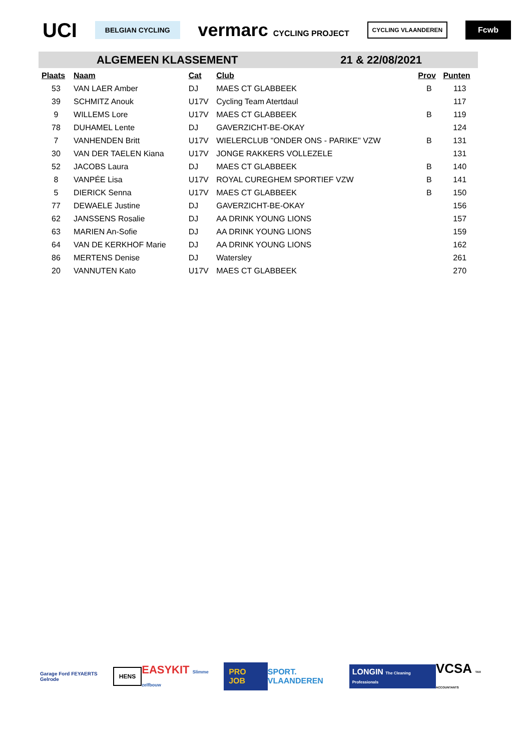UCI
BELGIAN CYCLING
vermarc CYCLING PROJECT
CYCLING VLAANDEREN
Fcwb
ALGEMEEN KLASSEMENT 21 & 22/08/2021
| Plaats | Naam | Cat | Club | Prov | Punten |
| --- | --- | --- | --- | --- | --- |
| 53 | VAN LAER Amber | DJ | MAES CT GLABBEEK | B | 113 |
| 39 | SCHMITZ Anouk | U17V | Cycling Team Atertdaul | | 117 |
| 9 | WILLEMS Lore | U17V | MAES CT GLABBEEK | B | 119 |
| 78 | DUHAMEL Lente | DJ | GAVERZICHT-BE-OKAY | | 124 |
| 7 | VANHENDEN Britt | U17V | WIELERCLUB "ONDER ONS - PARIKE" VZW | B | 131 |
| 30 | VAN DER TAELEN Kiana | U17V | JONGE RAKKERS VOLLEZELE | | 131 |
| 52 | JACOBS Laura | DJ | MAES CT GLABBEEK | B | 140 |
| 8 | VANPÉE Lisa | U17V | ROYAL CUREGHEM SPORTIEF VZW | B | 141 |
| 5 | DIERICK Senna | U17V | MAES CT GLABBEEK | B | 150 |
| 77 | DEWAELE Justine | DJ | GAVERZICHT-BE-OKAY | | 156 |
| 62 | JANSSENS Rosalie | DJ | AA DRINK YOUNG LIONS | | 157 |
| 63 | MARIEN An-Sofie | DJ | AA DRINK YOUNG LIONS | | 159 |
| 64 | VAN DE KERKHOF Marie | DJ | AA DRINK YOUNG LIONS | | 162 |
| 86 | MERTENS Denise | DJ | Watersley | | 261 |
| 20 | VANNUTEN Kato | U17V | MAES CT GLABBEEK | | 270 |
Garage Ford FEYAERTS Gelrode
HENS
EASYKIT Slimme zelfbouw
PRO JOB
SPORT. VLAANDEREN
LONGIN The Cleaning Professionals
VCSA TAX ACCOUNTANTS